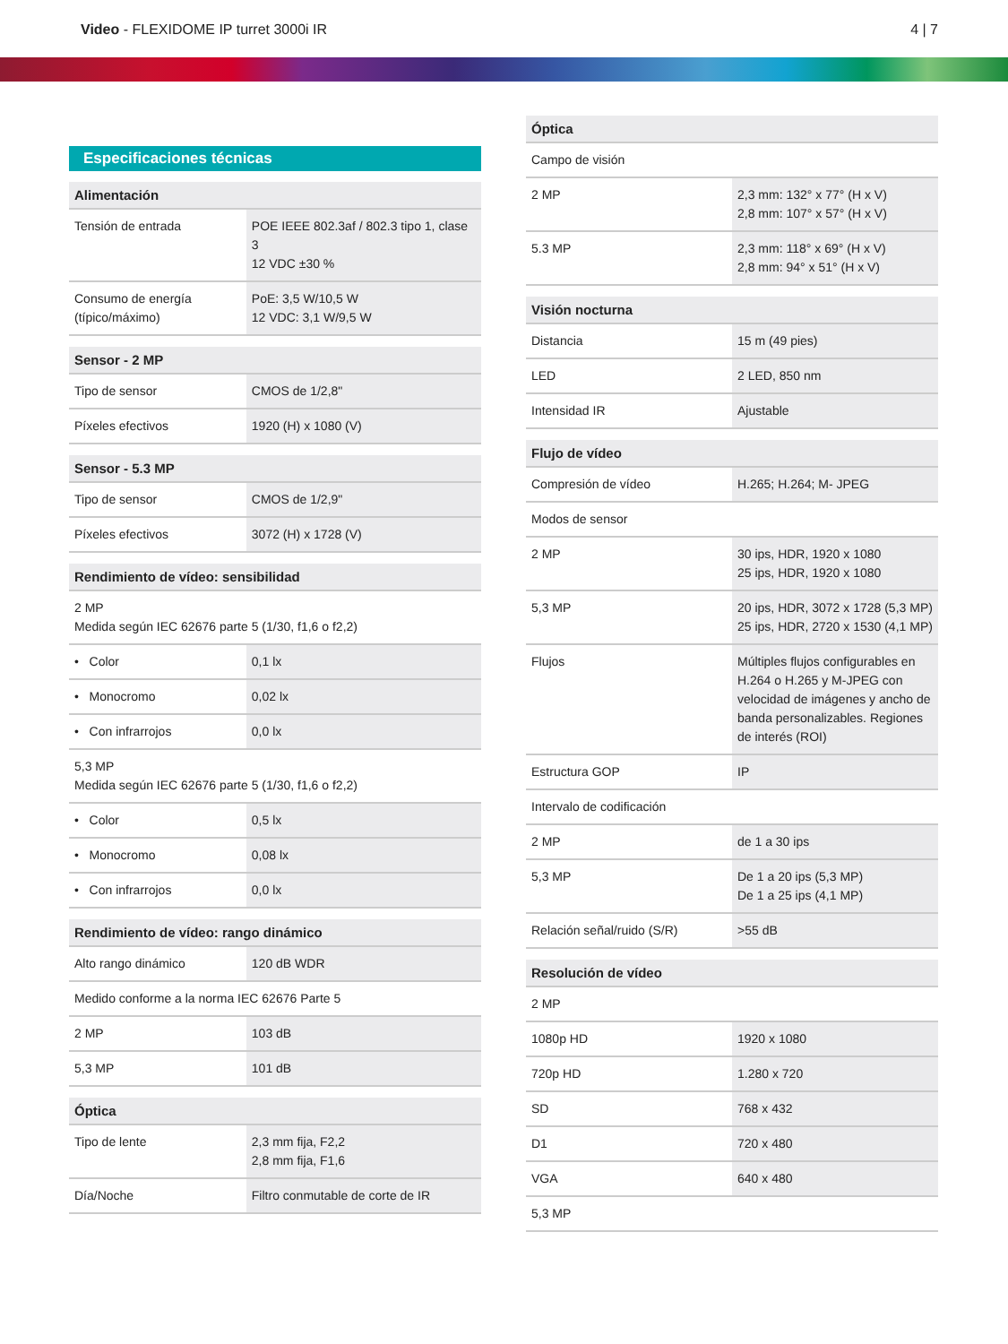Video - FLEXIDOME IP turret 3000i IR
4 | 7
Especificaciones técnicas
| Alimentación | |
| --- | --- |
| Tensión de entrada | POE IEEE 802.3af / 802.3 tipo 1, clase 3 12 VDC ±30 % |
| Consumo de energía (típico/máximo) | PoE: 3,5 W/10,5 W 12 VDC: 3,1 W/9,5 W |
| Sensor - 2 MP | |
| --- | --- |
| Tipo de sensor | CMOS de 1/2,8" |
| Píxeles efectivos | 1920 (H) x 1080 (V) |
| Sensor - 5.3 MP | |
| --- | --- |
| Tipo de sensor | CMOS de 1/2,9" |
| Píxeles efectivos | 3072 (H) x 1728 (V) |
| Rendimiento de vídeo: sensibilidad | |
| --- | --- |
| 2 MP Medida según IEC 62676 parte 5 (1/30, f1,6 o f2,2) | |
| • Color | 0,1 lx |
| • Monocromo | 0,02 lx |
| • Con infrarrojos | 0,0 lx |
| 5,3 MP Medida según IEC 62676 parte 5 (1/30, f1,6 o f2,2) | |
| • Color | 0,5 lx |
| • Monocromo | 0,08 lx |
| • Con infrarrojos | 0,0 lx |
| Rendimiento de vídeo: rango dinámico | |
| --- | --- |
| Alto rango dinámico | 120 dB WDR |
| Medido conforme a la norma IEC 62676 Parte 5 | |
| 2 MP | 103 dB |
| 5,3 MP | 101 dB |
| Óptica | |
| --- | --- |
| Tipo de lente | 2,3 mm fija, F2,2 2,8 mm fija, F1,6 |
| Día/Noche | Filtro conmutable de corte de IR |
| Óptica | |
| --- | --- |
| Campo de visión | |
| 2 MP | 2,3 mm: 132° x 77° (H x V) 2,8 mm: 107° x 57° (H x V) |
| 5.3 MP | 2,3 mm: 118° x 69° (H x V) 2,8 mm: 94° x 51° (H x V) |
| Visión nocturna | |
| --- | --- |
| Distancia | 15 m (49 pies) |
| LED | 2 LED, 850 nm |
| Intensidad IR | Ajustable |
| Flujo de vídeo | |
| --- | --- |
| Compresión de vídeo | H.265; H.264; M- JPEG |
| Modos de sensor | |
| 2 MP | 30 ips, HDR, 1920 x 1080 25 ips, HDR, 1920 x 1080 |
| 5,3 MP | 20 ips, HDR, 3072 x 1728 (5,3 MP) 25 ips, HDR, 2720 x 1530 (4,1 MP) |
| Flujos | Múltiples flujos configurables en H.264 o H.265 y M-JPEG con velocidad de imágenes y ancho de banda personalizables. Regiones de interés (ROI) |
| Estructura GOP | IP |
| Intervalo de codificación | |
| 2 MP | de 1 a 30 ips |
| 5,3 MP | De 1 a 20 ips (5,3 MP) De 1 a 25 ips (4,1 MP) |
| Relación señal/ruido (S/R) | >55 dB |
| Resolución de vídeo | |
| --- | --- |
| 2 MP | |
| 1080p HD | 1920 x 1080 |
| 720p HD | 1.280 x 720 |
| SD | 768 x 432 |
| D1 | 720 x 480 |
| VGA | 640 x 480 |
| 5,3 MP | |